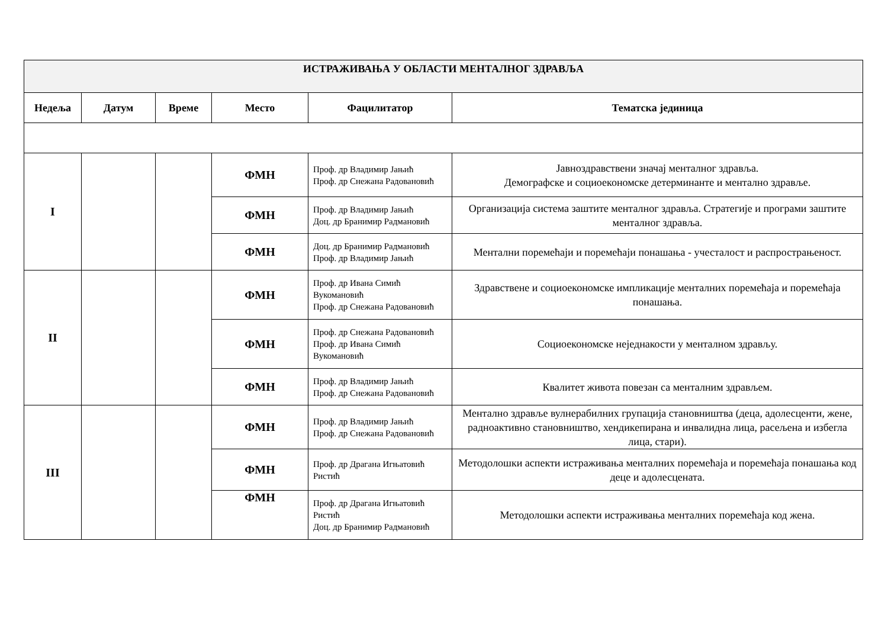| ИСТРАЖИВАЊА У ОБЛАСТИ МЕНТАЛНОГ ЗДРАВЉА | | | | | |
| Недеља | Датум | Време | Место | Фацилитатор | Тематска јединица |
| I | | | ФМН | Проф. др Владимир Јањић Проф. др Снежана Радовановић | Јавноздравствени значај менталног здравља. Демографске и социоекономске детерминанте и ментално здравље. |
| | | | ФМН | Проф. др Владимир Јањић Доц. др Бранимир Радмановић | Организација система заштите менталног здравља. Стратегије и програми заштите менталног здравља. |
| | | | ФМН | Доц. др Бранимир Радмановић Проф. др Владимир Јањић | Ментални поремећаји и поремећаји понашања - учесталост и распрострањеност. |
| II | | | ФМН | Проф. др Ивана Симић Вукомановић Проф. др Снежана Радовановић | Здравствене и социоекономске импликације менталних поремећаја и поремећаја понашања. |
| | | | ФМН | Проф. др Снежана Радовановић Проф. др Ивана Симић Вукомановић | Социоекономске неједнакости у менталном здрављу. |
| | | | ФМН | Проф. др Владимир Јањић Проф. др Снежана Радовановић | Квалитет живота повезан са менталним здрављем. |
| III | | | ФМН | Проф. др Владимир Јањић Проф. др Снежана Радовановић | Ментално здравље вулнерабилних групација становништва (деца, адолесценти, жене, радноактивно становништво, хендикепирана и инвалидна лица, расељена и избегла лица, стари). |
| | | | ФМН | Проф. др Драгана Игњатовић Ристић | Методолошки аспекти истраживања менталних поремећаја и поремећаја понашања код деце и адолесцената. |
| | | | ФМН | Проф. др Драгана Игњатовић Ристић Доц. др Бранимир Радмановић | Методолошки аспекти истраживања менталних поремећаја код жена. |